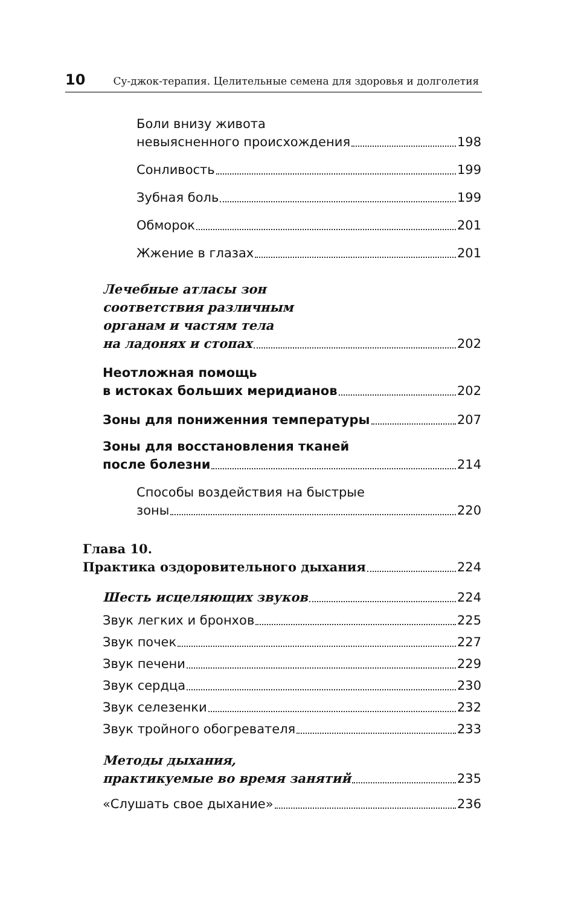10 Су-джок-терапия. Целительные семена для здоровья и долголетия
Боли внизу живота
невыясненного происхождения 198
Сонливость 199
Зубная боль 199
Обморок 201
Жжение в глазах 201
Лечебные атласы зон
соответствия различным
органам и частям тела
на ладонях и стопах 202
Неотложная помощь
в истоках больших меридианов 202
Зоны для пониженния температуры 207
Зоны для восстановления тканей
после болезни 214
Способы воздействия на быстрые
зоны 220
Глава 10.
Практика оздоровительного дыхания 224
Шесть исцеляющих звуков 224
Звук легких и бронхов 225
Звук почек 227
Звук печени 229
Звук сердца 230
Звук селезенки 232
Звук тройного обогревателя 233
Методы дыхания,
практикуемые во время занятий 235
«Слушать свое дыхание» 236